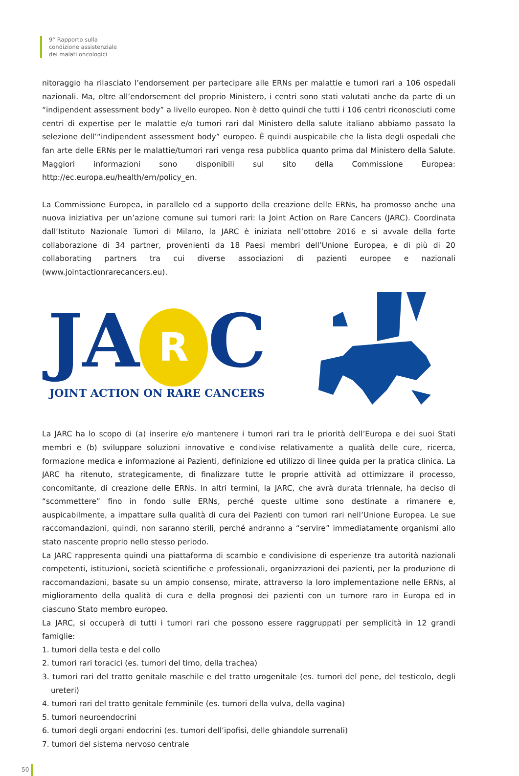9° Rapporto sulla
condizione assistenziale
dei malati oncologici
nitoraggio ha rilasciato l’endorsement per partecipare alle ERNs per malattie e tumori rari a 106 ospedali nazionali. Ma, oltre all’endorsement del proprio Ministero, i centri sono stati valutati anche da parte di un “indipendent assessment body” a livello europeo. Non è detto quindi che tutti i 106 centri riconosciuti come centri di expertise per le malattie e/o tumori rari dal Ministero della salute italiano abbiamo passato la selezione dell’“indipendent assessment body” europeo. È quindi auspicabile che la lista degli ospedali che fan arte delle ERNs per le malattie/tumori rari venga resa pubblica quanto prima dal Ministero della Salute. Maggiori informazioni sono disponibili sul sito della Commissione Europea: http://ec.europa.eu/health/ern/policy_en.
La Commissione Europea, in parallelo ed a supporto della creazione delle ERNs, ha promosso anche una nuova iniziativa per un’azione comune sui tumori rari: la Joint Action on Rare Cancers (JARC). Coordinata dall’Istituto Nazionale Tumori di Milano, la JARC è iniziata nell’ottobre 2016 e si avvale della forte collaborazione di 34 partner, provenienti da 18 Paesi membri dell’Unione Europea, e di più di 20 collaborating partners tra cui diverse associazioni di pazienti europee e nazionali (www.jointactionrarecancers.eu).
JA R C
JOINT ACTION ON RARE CANCERS
La JARC ha lo scopo di (a) inserire e/o mantenere i tumori rari tra le priorità dell’Europa e dei suoi Stati membri e (b) sviluppare soluzioni innovative e condivise relativamente a qualità delle cure, ricerca, formazione medica e informazione ai Pazienti, definizione ed utilizzo di linee guida per la pratica clinica. La JARC ha ritenuto, strategicamente, di finalizzare tutte le proprie attività ad ottimizzare il processo, concomitante, di creazione delle ERNs. In altri termini, la JARC, che avrà durata triennale, ha deciso di “scommettere” fino in fondo sulle ERNs, perché queste ultime sono destinate a rimanere e, auspicabilmente, a impattare sulla qualità di cura dei Pazienti con tumori rari nell’Unione Europea. Le sue raccomandazioni, quindi, non saranno sterili, perché andranno a “servire” immediatamente organismi allo stato nascente proprio nello stesso periodo.
La JARC rappresenta quindi una piattaforma di scambio e condivisione di esperienze tra autorità nazionali competenti, istituzioni, società scientifiche e professionali, organizzazioni dei pazienti, per la produzione di raccomandazioni, basate su un ampio consenso, mirate, attraverso la loro implementazione nelle ERNs, al miglioramento della qualità di cura e della prognosi dei pazienti con un tumore raro in Europa ed in ciascuno Stato membro europeo.
La JARC, si occuperà di tutti i tumori rari che possono essere raggruppati per semplicità in 12 grandi famiglie:
1. tumori della testa e del collo
2. tumori rari toracici (es. tumori del timo, della trachea)
3. tumori rari del tratto genitale maschile e del tratto urogenitale (es. tumori del pene, del testicolo, degli ureteri)
4. tumori rari del tratto genitale femminile (es. tumori della vulva, della vagina)
5. tumori neuroendocrini
6. tumori degli organi endocrini (es. tumori dell’ipofisi, delle ghiandole surrenali)
7. tumori del sistema nervoso centrale
50